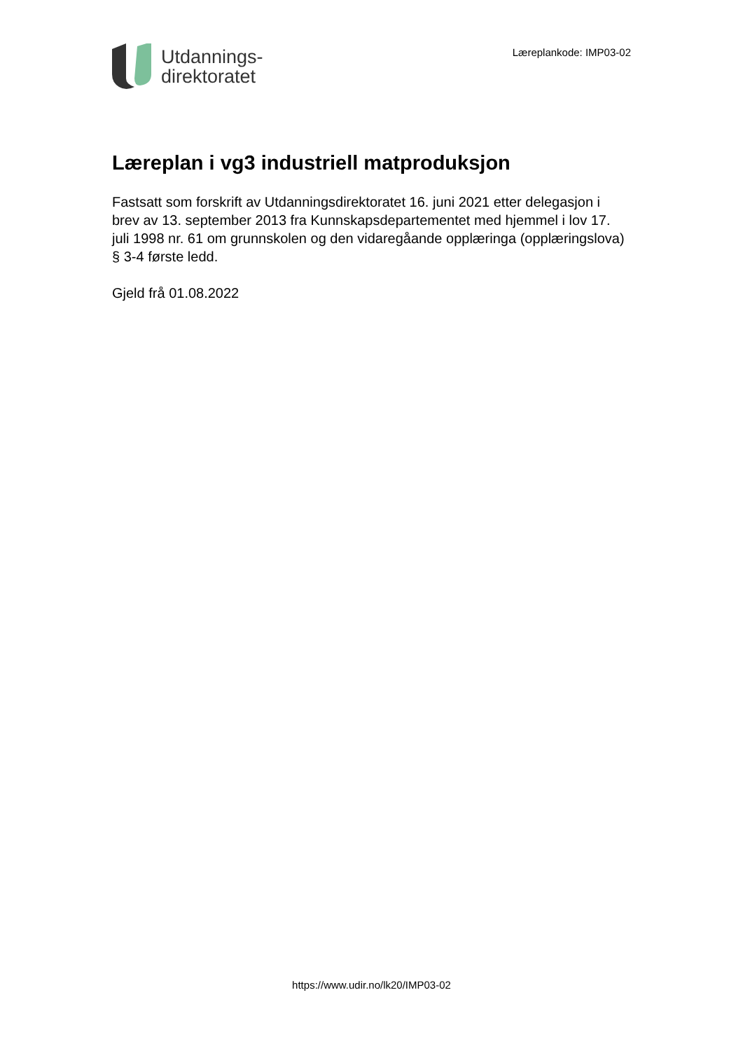Utdannings-
direktoratet
Læreplankode: IMP03-02
Læreplan i vg3 industriell matproduksjon
Fastsatt som forskrift av Utdanningsdirektoratet 16. juni 2021 etter delegasjon i brev av 13. september 2013 fra Kunnskapsdepartementet med hjemmel i lov 17. juli 1998 nr. 61 om grunnskolen og den vidaregåande opplæringa (opplæringslova) § 3-4 første ledd.
Gjeld frå 01.08.2022
https://www.udir.no/lk20/IMP03-02